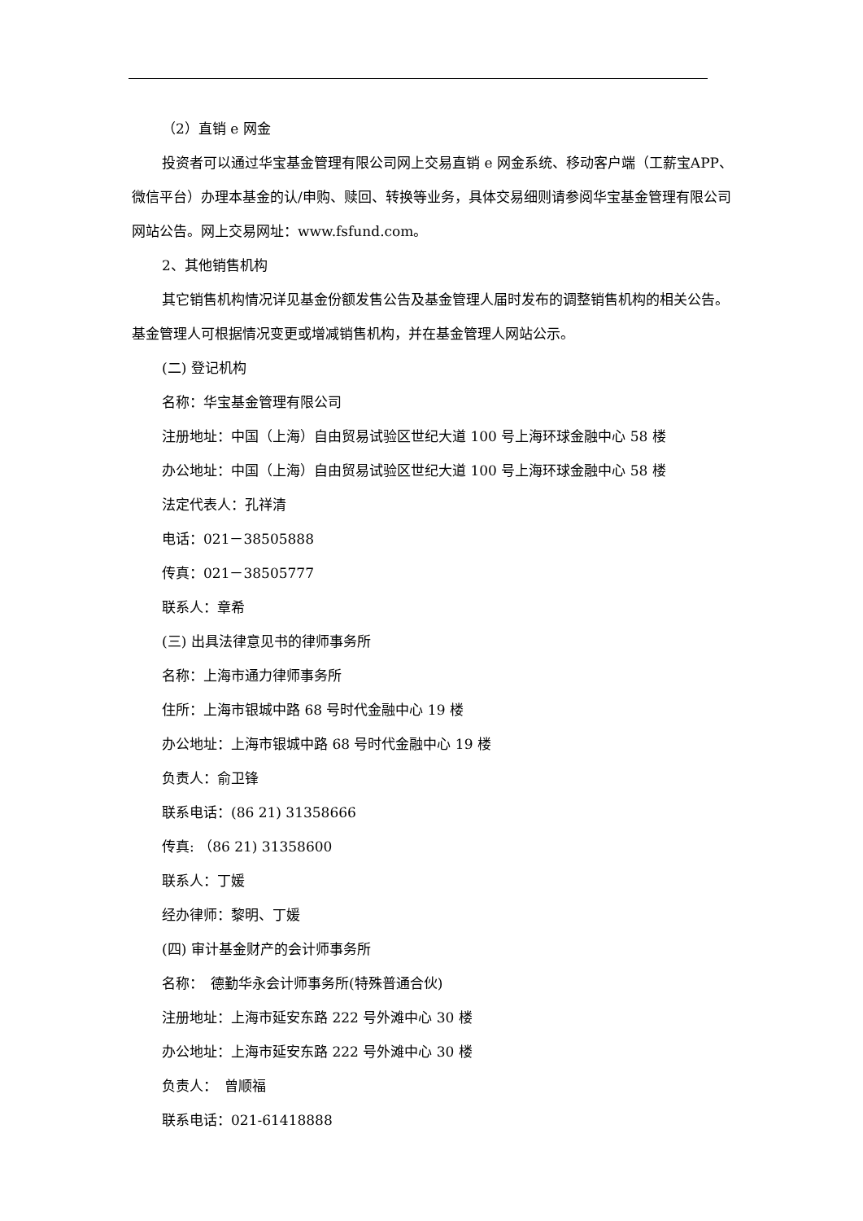（2）直销 e 网金
投资者可以通过华宝基金管理有限公司网上交易直销 e 网金系统、移动客户端（工薪宝APP、微信平台）办理本基金的认/申购、赎回、转换等业务，具体交易细则请参阅华宝基金管理有限公司网站公告。网上交易网址：www.fsfund.com。
2、其他销售机构
其它销售机构情况详见基金份额发售公告及基金管理人届时发布的调整销售机构的相关公告。基金管理人可根据情况变更或增减销售机构，并在基金管理人网站公示。
(二) 登记机构
名称：华宝基金管理有限公司
注册地址：中国（上海）自由贸易试验区世纪大道 100 号上海环球金融中心 58 楼
办公地址：中国（上海）自由贸易试验区世纪大道 100 号上海环球金融中心 58 楼
法定代表人：孔祥清
电话：021－38505888
传真：021－38505777
联系人：章希
(三) 出具法律意见书的律师事务所
名称：上海市通力律师事务所
住所：上海市银城中路 68 号时代金融中心 19 楼
办公地址：上海市银城中路 68 号时代金融中心 19 楼
负责人：俞卫锋
联系电话：(86 21) 31358666
传真: （86 21) 31358600
联系人：丁媛
经办律师：黎明、丁媛
(四) 审计基金财产的会计师事务所
名称：　德勤华永会计师事务所(特殊普通合伙)
注册地址：上海市延安东路 222 号外滩中心 30 楼
办公地址：上海市延安东路 222 号外滩中心 30 楼
负责人：　曾顺福
联系电话：021-61418888